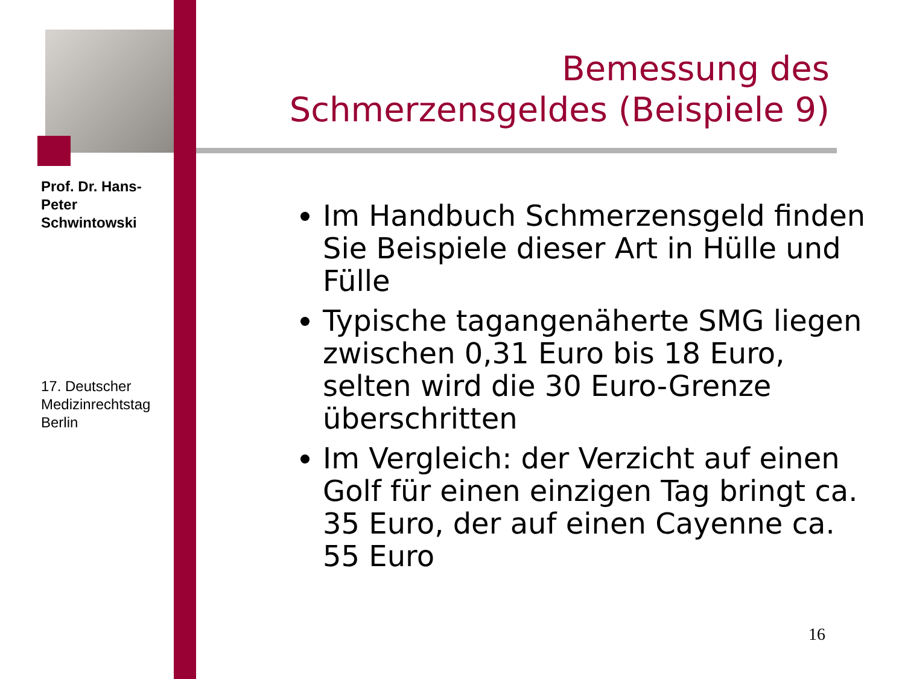Prof. Dr. Hans-Peter Schwintowski
17. Deutscher Medizinrechtstag Berlin
Bemessung des Schmerzensgeldes (Beispiele 9)
Im Handbuch Schmerzensgeld finden Sie Beispiele dieser Art in Hülle und Fülle
Typische tagangenäherte SMG liegen zwischen 0,31 Euro bis 18 Euro, selten wird die 30 Euro-Grenze überschritten
Im Vergleich: der Verzicht auf einen Golf für einen einzigen Tag bringt ca. 35 Euro, der auf einen Cayenne ca. 55 Euro
16